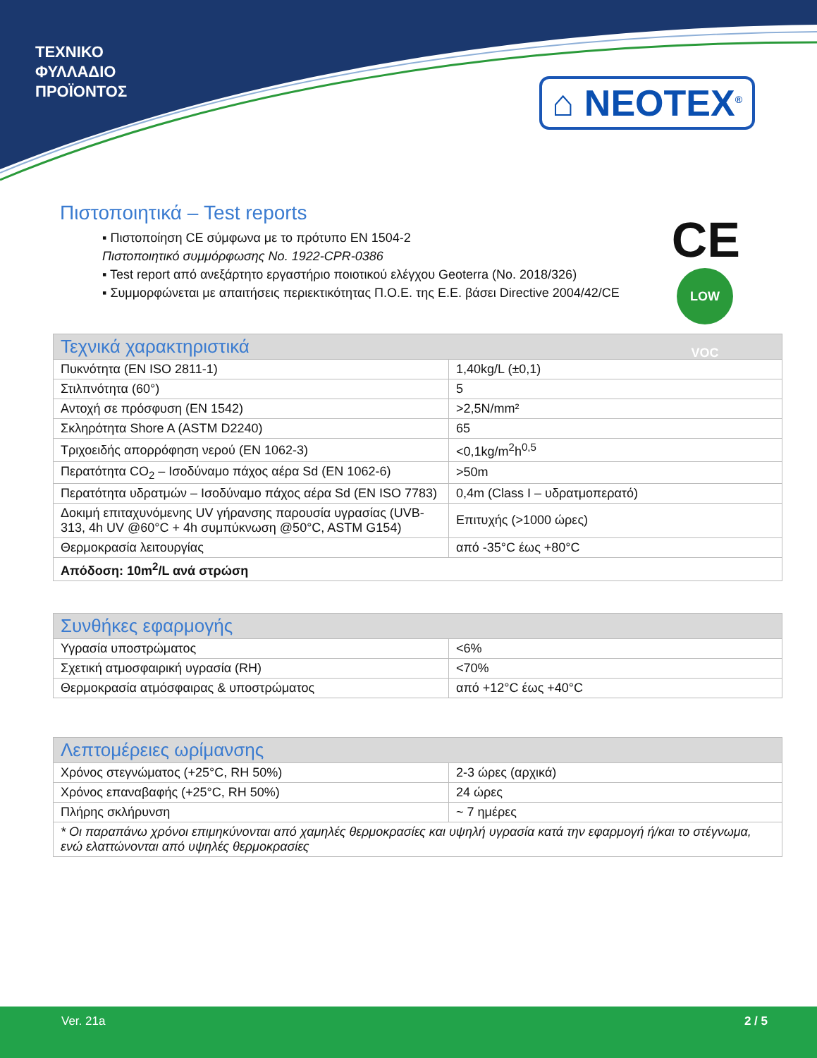ΤΕΧΝΙΚΟ
ΦΥΛΛΑΔΙΟ
ΠΡΟΪΟΝΤΟΣ
⌂ NEOTEX<sup>®</sup>
CE
LOW VOC
Πιστοποιητικά – Test reports
▪ Πιστοποίηση CE σύμφωνα με το πρότυπο EN 1504-2
Πιστοποιητικό συμμόρφωσης No. 1922-CPR-0386
▪ Test report από ανεξάρτητο εργαστήριο ποιοτικού ελέγχου Geoterra (No. 2018/326)
▪ Συμμορφώνεται με απαιτήσεις περιεκτικότητας Π.Ο.Ε. της Ε.Ε. βάσει Directive 2004/42/CE
| Τεχνικά χαρακτηριστικά | |
| --- | --- |
| Πυκνότητα (EN ISO 2811-1) | 1,40kg/L (±0,1) |
| Στιλπνότητα (60°) | 5 |
| Αντοχή σε πρόσφυση (EN 1542) | >2,5N/mm² |
| Σκληρότητα Shore A (ASTM D2240) | 65 |
| Τριχοειδής απορρόφηση νερού (EN 1062-3) | <0,1kg/m<sup>2</sup>h<sup>0,5</sup> |
| Περατότητα CO<sub>2</sub> – Ισοδύναμο πάχος αέρα Sd (EN 1062-6) | >50m |
| Περατότητα υδρατμών – Ισοδύναμο πάχος αέρα Sd (EN ISO 7783) | 0,4m (Class I – υδρατμοπερατό) |
| Δοκιμή επιταχυνόμενης UV γήρανσης παρουσία υγρασίας (UVB-313, 4h UV @60°C + 4h συμπύκνωση @50°C, ASTM G154) | Επιτυχής (>1000 ώρες) |
| Θερμοκρασία λειτουργίας | από -35°C έως +80°C |
| Απόδοση: 10m<sup>2</sup>/L ανά στρώση | |
| Συνθήκες εφαρμογής | |
| --- | --- |
| Υγρασία υποστρώματος | <6% |
| Σχετική ατμοσφαιρική υγρασία (RH) | <70% |
| Θερμοκρασία ατμόσφαιρας & υποστρώματος | από +12°C έως +40°C |
| Λεπτομέρειες ωρίμανσης | |
| --- | --- |
| Χρόνος στεγνώματος (+25°C, RH 50%) | 2-3 ώρες (αρχικά) |
| Χρόνος επαναβαφής (+25°C, RH 50%) | 24 ώρες |
| Πλήρης σκλήρυνση | ~ 7 ημέρες |
| * Οι παραπάνω χρόνοι επιμηκύνονται από χαμηλές θερμοκρασίες και υψηλή υγρασία κατά την εφαρμογή ή/και το στέγνωμα, ενώ ελαττώνονται από υψηλές θερμοκρασίες | |
Ver. 21a 2 / 5